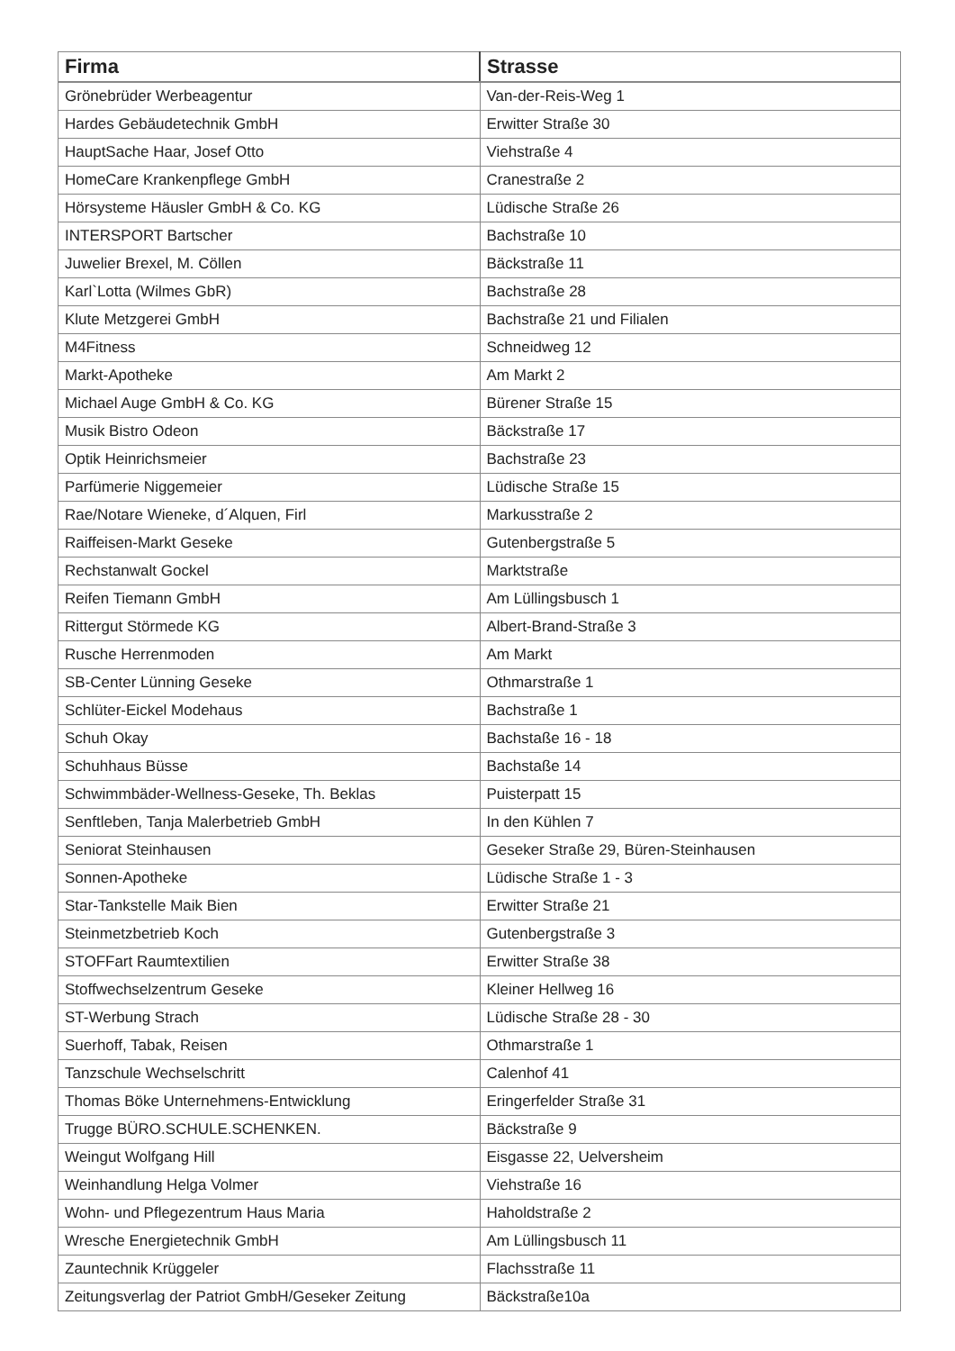| Firma | Strasse |
| --- | --- |
| Grönebrüder Werbeagentur | Van-der-Reis-Weg 1 |
| Hardes Gebäudetechnik GmbH | Erwitter Straße 30 |
| HauptSache Haar, Josef Otto | Viehstraße 4 |
| HomeCare Krankenpflege GmbH | Cranestraße 2 |
| Hörsysteme Häusler GmbH & Co. KG | Lüdische Straße 26 |
| INTERSPORT Bartscher | Bachstraße 10 |
| Juwelier Brexel, M. Cöllen | Bäckstraße 11 |
| Karl`Lotta (Wilmes GbR) | Bachstraße 28 |
| Klute Metzgerei GmbH | Bachstraße 21 und Filialen |
| M4Fitness | Schneidweg 12 |
| Markt-Apotheke | Am Markt 2 |
| Michael Auge GmbH & Co. KG | Bürener Straße 15 |
| Musik Bistro Odeon | Bäckstraße 17 |
| Optik Heinrichsmeier | Bachstraße 23 |
| Parfümerie Niggemeier | Lüdische Straße 15 |
| Rae/Notare Wieneke, d´Alquen, Firl | Markusstraße 2 |
| Raiffeisen-Markt Geseke | Gutenbergstraße 5 |
| Rechstanwalt Gockel | Marktstraße |
| Reifen Tiemann GmbH | Am Lüllingsbusch 1 |
| Rittergut Störmede KG | Albert-Brand-Straße 3 |
| Rusche Herrenmoden | Am Markt |
| SB-Center Lünning Geseke | Othmarstraße 1 |
| Schlüter-Eickel Modehaus | Bachstraße 1 |
| Schuh Okay | Bachstaße 16 - 18 |
| Schuhhaus Büsse | Bachstaße 14 |
| Schwimmbäder-Wellness-Geseke, Th. Beklas | Puisterpatt 15 |
| Senftleben, Tanja Malerbetrieb GmbH | In den Kühlen 7 |
| Seniorat Steinhausen | Geseker Straße 29, Büren-Steinhausen |
| Sonnen-Apotheke | Lüdische Straße 1 - 3 |
| Star-Tankstelle Maik Bien | Erwitter Straße 21 |
| Steinmetzbetrieb Koch | Gutenbergstraße 3 |
| STOFFart Raumtextilien | Erwitter Straße 38 |
| Stoffwechselzentrum Geseke | Kleiner Hellweg 16 |
| ST-Werbung Strach | Lüdische Straße 28 - 30 |
| Suerhoff, Tabak, Reisen | Othmarstraße 1 |
| Tanzschule Wechselschritt | Calenhof 41 |
| Thomas Böke Unternehmens-Entwicklung | Eringerfelder Straße 31 |
| Trugge BÜRO.SCHULE.SCHENKEN. | Bäckstraße 9 |
| Weingut Wolfgang Hill | Eisgasse 22, Uelversheim |
| Weinhandlung Helga Volmer | Viehstraße 16 |
| Wohn- und Pflegezentrum Haus Maria | Haholdstraße 2 |
| Wresche Energietechnik GmbH | Am Lüllingsbusch 11 |
| Zauntechnik Krüggeler | Flachsstraße 11 |
| Zeitungsverlag der Patriot GmbH/Geseker Zeitung | Bäckstraße10a |